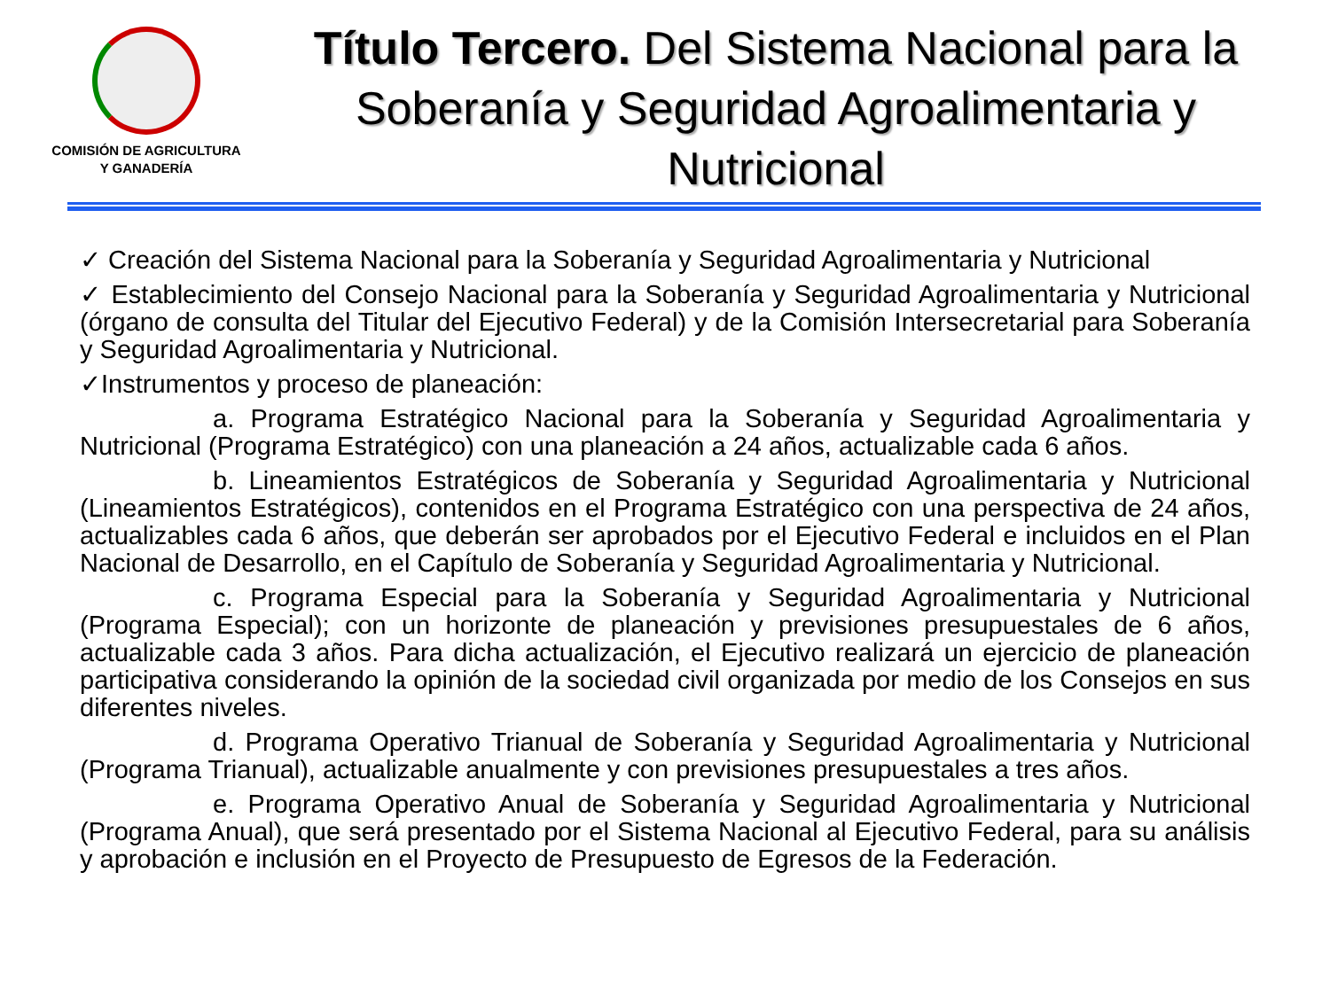COMISIÓN DE AGRICULTURA
Y GANADERÍA
Título Tercero. Del Sistema Nacional para la Soberanía y Seguridad Agroalimentaria y Nutricional
✓ Creación del Sistema Nacional para la Soberanía y Seguridad Agroalimentaria y Nutricional
✓ Establecimiento del Consejo Nacional para la Soberanía y Seguridad Agroalimentaria y Nutricional (órgano de consulta del Titular del Ejecutivo Federal) y de la Comisión Intersecretarial para Soberanía y Seguridad Agroalimentaria y Nutricional.
✓Instrumentos y proceso de planeación:
a. Programa Estratégico Nacional para la Soberanía y Seguridad Agroalimentaria y Nutricional (Programa Estratégico) con una planeación a 24 años, actualizable cada 6 años.
b. Lineamientos Estratégicos de Soberanía y Seguridad Agroalimentaria y Nutricional (Lineamientos Estratégicos), contenidos en el Programa Estratégico con una perspectiva de 24 años, actualizables cada 6 años, que deberán ser aprobados por el Ejecutivo Federal e incluidos en el Plan Nacional de Desarrollo, en el Capítulo de Soberanía y Seguridad Agroalimentaria y Nutricional.
c. Programa Especial para la Soberanía y Seguridad Agroalimentaria y Nutricional (Programa Especial); con un horizonte de planeación y previsiones presupuestales de 6 años, actualizable cada 3 años. Para dicha actualización, el Ejecutivo realizará un ejercicio de planeación participativa considerando la opinión de la sociedad civil organizada por medio de los Consejos en sus diferentes niveles.
d. Programa Operativo Trianual de Soberanía y Seguridad Agroalimentaria y Nutricional (Programa Trianual), actualizable anualmente y con previsiones presupuestales a tres años.
e. Programa Operativo Anual de Soberanía y Seguridad Agroalimentaria y Nutricional (Programa Anual), que será presentado por el Sistema Nacional al Ejecutivo Federal, para su análisis y aprobación e inclusión en el Proyecto de Presupuesto de Egresos de la Federación.